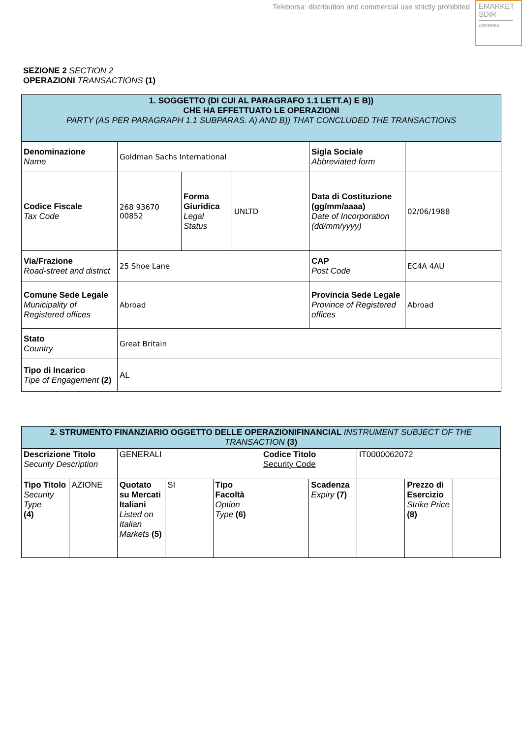Teleborsa: distribution and commercial use strictly prohibited
EMARKET
SDIR
CERTIFIED
SEZIONE 2 SECTION 2
OPERAZIONI TRANSACTIONS (1)
| 1. SOGGETTO (DI CUI AL PARAGRAFO 1.1 LETT.A) E B)) CHE HA EFFETTUATO LE OPERAZIONI PARTY (AS PER PARAGRAPH 1.1 SUBPARAS. A) AND B)) THAT CONCLUDED THE TRANSACTIONS | | | | | |
| --- | --- | --- | --- | --- | --- |
| Denominazione Name | Goldman Sachs International | | | Sigla Sociale Abbreviated form | |
| Codice Fiscale Tax Code | 268 93670 00852 | Forma Giuridica Legal Status | UNLTD | Data di Costituzione (gg/mm/aaaa) Date of Incorporation (dd/mm/yyyy) | 02/06/1988 |
| Via/Frazione Road-street and district | 25 Shoe Lane | | | CAP Post Code | EC4A 4AU |
| Comune Sede Legale Municipality of Registered offices | Abroad | | | Provincia Sede Legale Province of Registered offices | Abroad |
| Stato Country | Great Britain | | | | |
| Tipo di Incarico Tipe of Engagement (2) | AL | | | | |
| 2. STRUMENTO FINANZIARIO OGGETTO DELLE OPERAZIONIFINANCIAL INSTRUMENT SUBJECT OF THE TRANSACTION (3) | | | | | | | | | |
| --- | --- | --- | --- | --- | --- | --- | --- | --- | --- |
| Descrizione Titolo Security Description | | GENERALI | | | Codice Titolo Security Code | | IT0000062072 | | |
| Tipo Titolo Security Type (4) | AZIONE | Quotato su Mercati Italiani Listed on Italian Markets (5) | SI | Tipo Facoltà Option Type (6) | | Scadenza Expiry (7) | | Prezzo di Esercizio Strike Price (8) | |